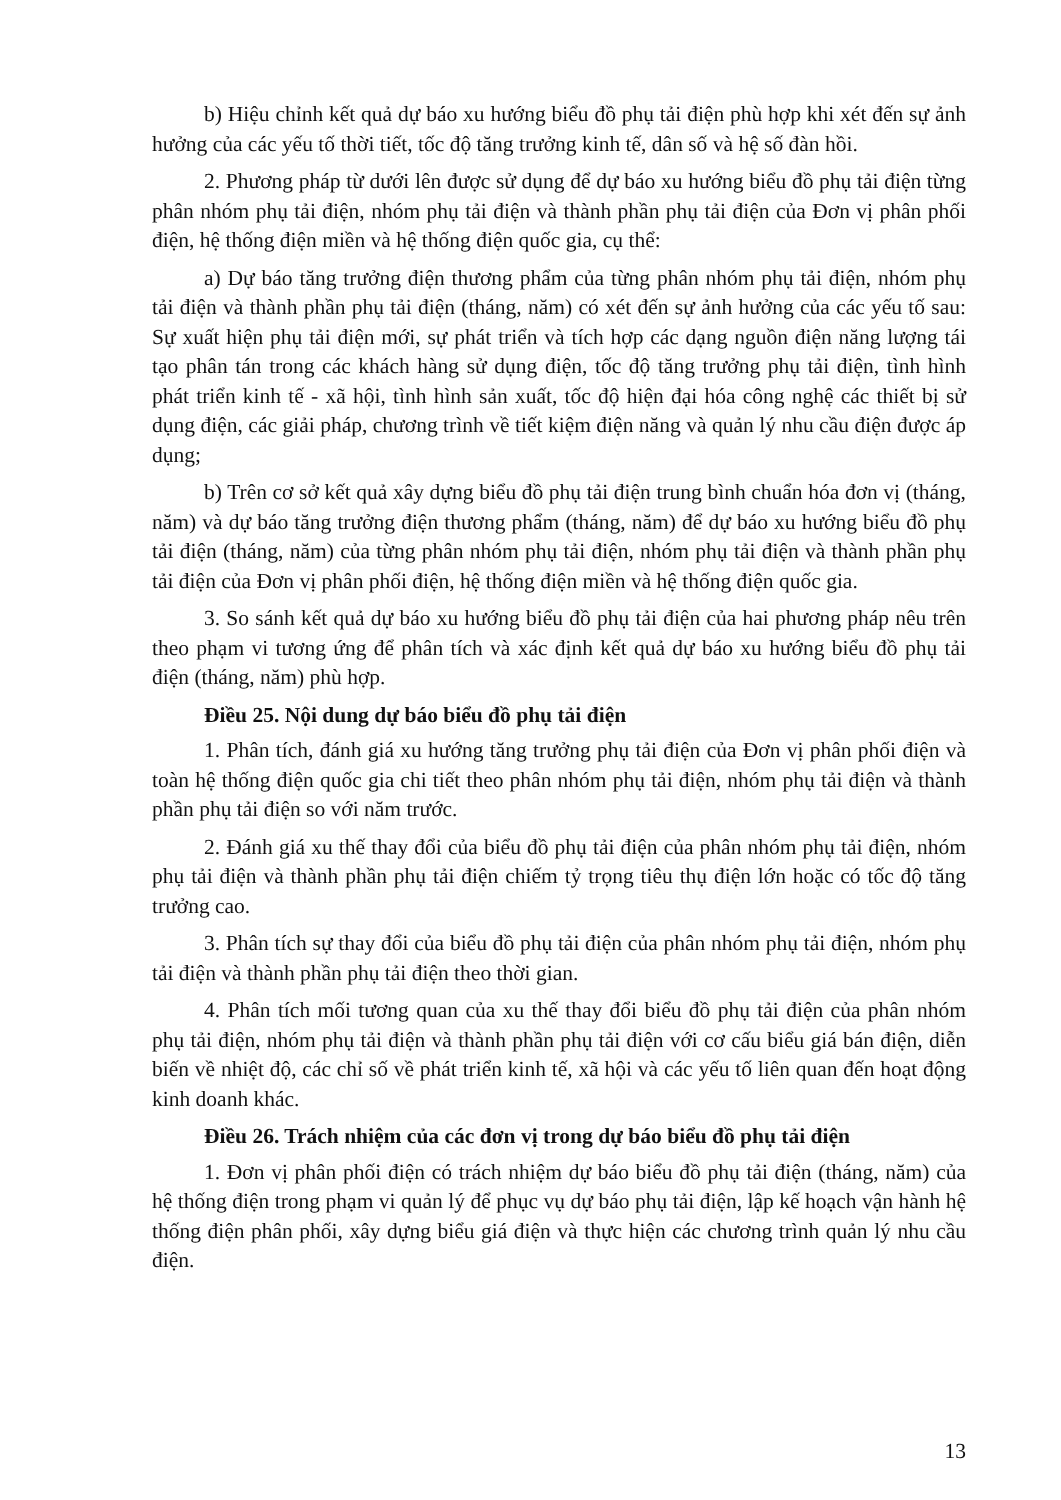b) Hiệu chỉnh kết quả dự báo xu hướng biểu đồ phụ tải điện phù hợp khi xét đến sự ảnh hưởng của các yếu tố thời tiết, tốc độ tăng trưởng kinh tế, dân số và hệ số đàn hồi.
2. Phương pháp từ dưới lên được sử dụng để dự báo xu hướng biểu đồ phụ tải điện từng phân nhóm phụ tải điện, nhóm phụ tải điện và thành phần phụ tải điện của Đơn vị phân phối điện, hệ thống điện miền và hệ thống điện quốc gia, cụ thể:
a) Dự báo tăng trưởng điện thương phẩm của từng phân nhóm phụ tải điện, nhóm phụ tải điện và thành phần phụ tải điện (tháng, năm) có xét đến sự ảnh hưởng của các yếu tố sau: Sự xuất hiện phụ tải điện mới, sự phát triển và tích hợp các dạng nguồn điện năng lượng tái tạo phân tán trong các khách hàng sử dụng điện, tốc độ tăng trưởng phụ tải điện, tình hình phát triển kinh tế - xã hội, tình hình sản xuất, tốc độ hiện đại hóa công nghệ các thiết bị sử dụng điện, các giải pháp, chương trình về tiết kiệm điện năng và quản lý nhu cầu điện được áp dụng;
b) Trên cơ sở kết quả xây dựng biểu đồ phụ tải điện trung bình chuẩn hóa đơn vị (tháng, năm) và dự báo tăng trưởng điện thương phẩm (tháng, năm) để dự báo xu hướng biểu đồ phụ tải điện (tháng, năm) của từng phân nhóm phụ tải điện, nhóm phụ tải điện và thành phần phụ tải điện của Đơn vị phân phối điện, hệ thống điện miền và hệ thống điện quốc gia.
3. So sánh kết quả dự báo xu hướng biểu đồ phụ tải điện của hai phương pháp nêu trên theo phạm vi tương ứng để phân tích và xác định kết quả dự báo xu hướng biểu đồ phụ tải điện (tháng, năm) phù hợp.
Điều 25. Nội dung dự báo biểu đồ phụ tải điện
1. Phân tích, đánh giá xu hướng tăng trưởng phụ tải điện của Đơn vị phân phối điện và toàn hệ thống điện quốc gia chi tiết theo phân nhóm phụ tải điện, nhóm phụ tải điện và thành phần phụ tải điện so với năm trước.
2. Đánh giá xu thế thay đổi của biểu đồ phụ tải điện của phân nhóm phụ tải điện, nhóm phụ tải điện và thành phần phụ tải điện chiếm tỷ trọng tiêu thụ điện lớn hoặc có tốc độ tăng trưởng cao.
3. Phân tích sự thay đổi của biểu đồ phụ tải điện của phân nhóm phụ tải điện, nhóm phụ tải điện và thành phần phụ tải điện theo thời gian.
4. Phân tích mối tương quan của xu thế thay đổi biểu đồ phụ tải điện của phân nhóm phụ tải điện, nhóm phụ tải điện và thành phần phụ tải điện với cơ cấu biểu giá bán điện, diễn biến về nhiệt độ, các chỉ số về phát triển kinh tế, xã hội và các yếu tố liên quan đến hoạt động kinh doanh khác.
Điều 26. Trách nhiệm của các đơn vị trong dự báo biểu đồ phụ tải điện
1. Đơn vị phân phối điện có trách nhiệm dự báo biểu đồ phụ tải điện (tháng, năm) của hệ thống điện trong phạm vi quản lý để phục vụ dự báo phụ tải điện, lập kế hoạch vận hành hệ thống điện phân phối, xây dựng biểu giá điện và thực hiện các chương trình quản lý nhu cầu điện.
13